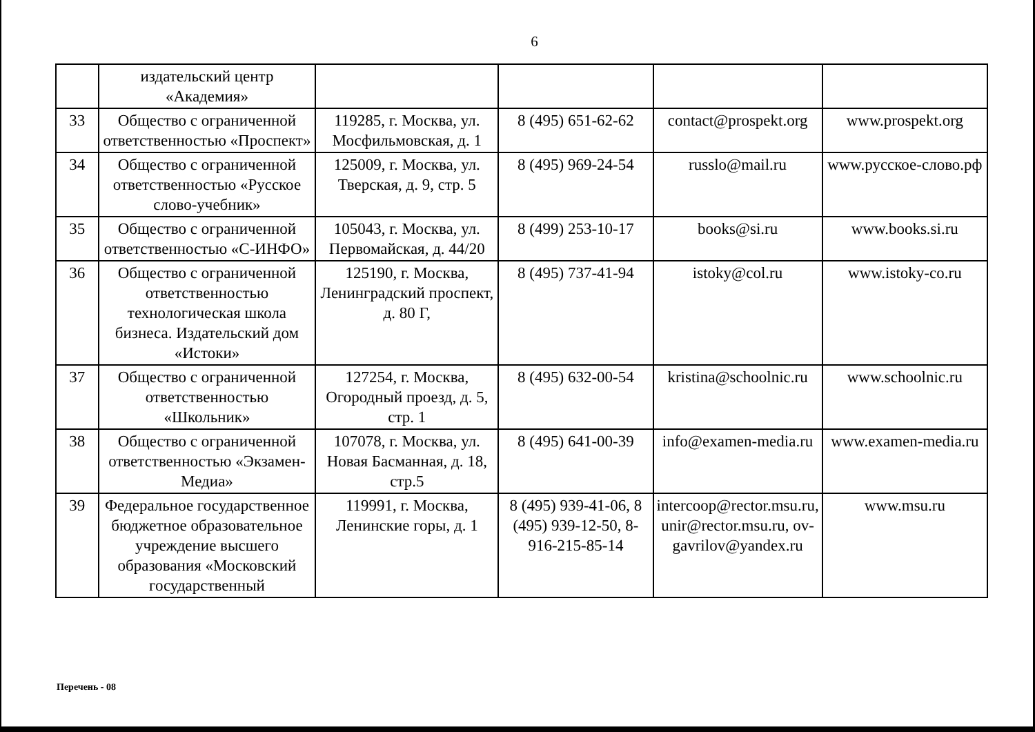6
| | издательский центр «Академия» | | | | |
| 33 | Общество с ограниченной ответственностью «Проспект» | 119285, г. Москва, ул. Мосфильмовская, д. 1 | 8 (495) 651-62-62 | contact@prospekt.org | www.prospekt.org |
| 34 | Общество с ограниченной ответственностью «Русское слово-учебник» | 125009, г. Москва, ул. Тверская, д. 9, стр. 5 | 8 (495) 969-24-54 | russlo@mail.ru | www.русское-слово.рф |
| 35 | Общество с ограниченной ответственностью «С-ИНФО» | 105043, г. Москва, ул. Первомайская, д. 44/20 | 8 (499) 253-10-17 | books@si.ru | www.books.si.ru |
| 36 | Общество с ограниченной ответственностью технологическая школа бизнеса. Издательский дом «Истоки» | 125190, г. Москва, Ленинградский проспект, д. 80 Г, | 8 (495) 737-41-94 | istoky@col.ru | www.istoky-co.ru |
| 37 | Общество с ограниченной ответственностью «Школьник» | 127254, г. Москва, Огородный проезд, д. 5, стр. 1 | 8 (495) 632-00-54 | kristina@schoolnic.ru | www.schoolnic.ru |
| 38 | Общество с ограниченной ответственностью «Экзамен-Медиа» | 107078, г. Москва, ул. Новая Басманная, д. 18, стр.5 | 8 (495) 641-00-39 | info@examen-media.ru | www.examen-media.ru |
| 39 | Федеральное государственное бюджетное образовательное учреждение высшего образования «Московский государственный | 119991, г. Москва, Ленинские горы, д. 1 | 8 (495) 939-41-06, 8 (495) 939-12-50, 8-916-215-85-14 | intercoop@rector.msu.ru, unir@rector.msu.ru, ov-gavrilov@yandex.ru | www.msu.ru |
Перечень - 08